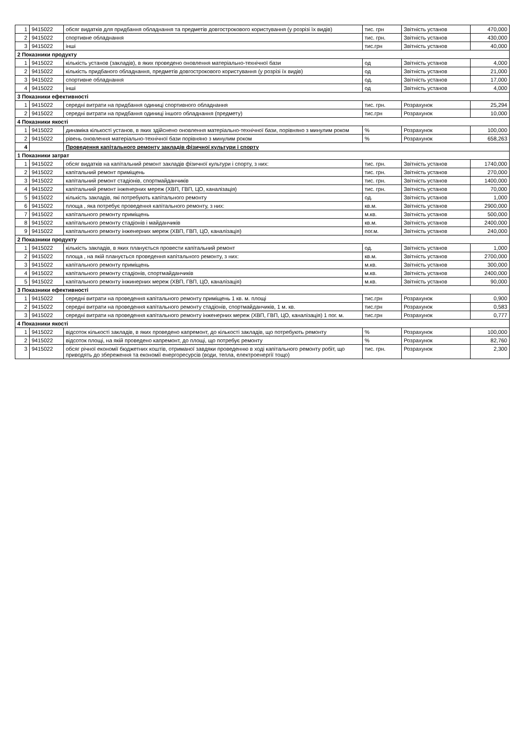| 1 | 9415022 | обсяг видатків для придбання обладнання та предметів довгострокового користування (у розрізі їх видів) | тис. грн | Звітність установ | 470,000 |
| 2 | 9415022 | спортивне обладнання | тис. грн. | Звітність установ | 430,000 |
| 3 | 9415022 | інші | тис.грн | Звітність установ | 40,000 |
| 2 Показники продукту | | | | | |
| 1 | 9415022 | кількість установ (закладів), в яких проведено оновлення матеріально-технічної бази | од | Звітність установ | 4,000 |
| 2 | 9415022 | кількість придбаного обладнання, предметів довгострокового користування (у розрізі їх видів) | од | Звітність установ | 21,000 |
| 3 | 9415022 | спортивне обладнання | од. | Звітність установ | 17,000 |
| 4 | 9415022 | інші | од | Звітність установ | 4,000 |
| 3 Показники ефективності | | | | | |
| 1 | 9415022 | середні витрати на придбання одиниці спортивного обладнання | тис. грн. | Розрахунок | 25,294 |
| 2 | 9415022 | середні витрати на придбання одиниці іншого обладнання (предмету) | тис.грн | Розрахунок | 10,000 |
| 4 Показники якості | | | | | |
| 1 | 9415022 | динаміка кількості установ, в яких здійснено оновлення матеріально-технічної бази, порівняно з минулим роком | % | Розрахунок | 100,000 |
| 2 | 9415022 | рівень оновлення матеріально-технічної бази порівняно з минулим роком | % | Розрахунок | 658,263 |
| 4 | | Проведення капітального ремонту закладів фізичної культури і спорту | | | |
| 1 Показники затрат | | | | | |
| 1 | 9415022 | обсяг видатків на капітальний ремонт закладів фізичної культури і спорту, з них: | тис. грн. | Звітність установ | 1740,000 |
| 2 | 9415022 | капітальний ремонт приміщень | тис. грн. | Звітність установ | 270,000 |
| 3 | 9415022 | капітальний ремонт стадіонів, спортмайданчиків | тис. грн. | Звітність установ | 1400,000 |
| 4 | 9415022 | капітальний ремонт інженерних мереж (ХВП, ГВП, ЦО, каналізація) | тис. грн. | Звітність установ | 70,000 |
| 5 | 9415022 | кількість закладів, які потребують капітального ремонту | од. | Звітність установ | 1,000 |
| 6 | 9415022 | площа , яка потребує проведення капітального ремонту, з них: | кв.м. | Звітність установ | 2900,000 |
| 7 | 9415022 | капітального ремонту приміщень | м.кв. | Звітність установ | 500,000 |
| 8 | 9415022 | капітального ремонту стадіонів і майданчиків | кв.м. | Звітність установ | 2400,000 |
| 9 | 9415022 | капітального ремонту інженерних мереж (ХВП, ГВП, ЦО, каналізація) | пог.м. | Звітність установ | 240,000 |
| 2 Показники продукту | | | | | |
| 1 | 9415022 | кількість закладів, в яких планується провести капітальний ремонт | од. | Звітність установ | 1,000 |
| 2 | 9415022 | площа , на якій планується проведення капітального ремонту, з них: | кв.м. | Звітність установ | 2700,000 |
| 3 | 9415022 | капітального ремонту приміщень | м.кв. | Звітність установ | 300,000 |
| 4 | 9415022 | капітального ремонту стадіонів, спортмайданчиків | м.кв. | Звітність установ | 2400,000 |
| 5 | 9415022 | капітального ремонту інжинерних мереж (ХВП, ГВП, ЦО, каналізація) | м.кв. | Звітність установ | 90,000 |
| 3 Показники ефективності | | | | | |
| 1 | 9415022 | середні витрати на проведення капітального ремонту приміщень 1 кв. м. площі | тис.грн | Розрахунок | 0,900 |
| 2 | 9415022 | середні витрати на проведення капітального ремонту стадіонів, спортмайданчиків, 1 м. кв. | тис.грн | Розрахунок | 0,583 |
| 3 | 9415022 | середні витрати на проведення капітального ремонту інженерних мереж (ХВП, ГВП, ЦО, каналізація) 1 пог. м. | тис.грн | Розрахунок | 0,777 |
| 4 Показники якості | | | | | |
| 1 | 9415022 | відсоток кількості закладів, в яких проведено капремонт, до кількості закладів, що потребують ремонту | % | Розрахунок | 100,000 |
| 2 | 9415022 | відсоток площі, на якій проведено капремонт, до площі, що потребує ремонту | % | Розрахунок | 82,760 |
| 3 | 9415022 | обсяг річної економії бюджетних коштів, отриманої завдяки проведенню в ході капітального ремонту робіт, що приводять до збереження та економії енергоресурсів (води, тепла, електроенергії тощо) | тис. грн. | Розрахунок | 2,300 |